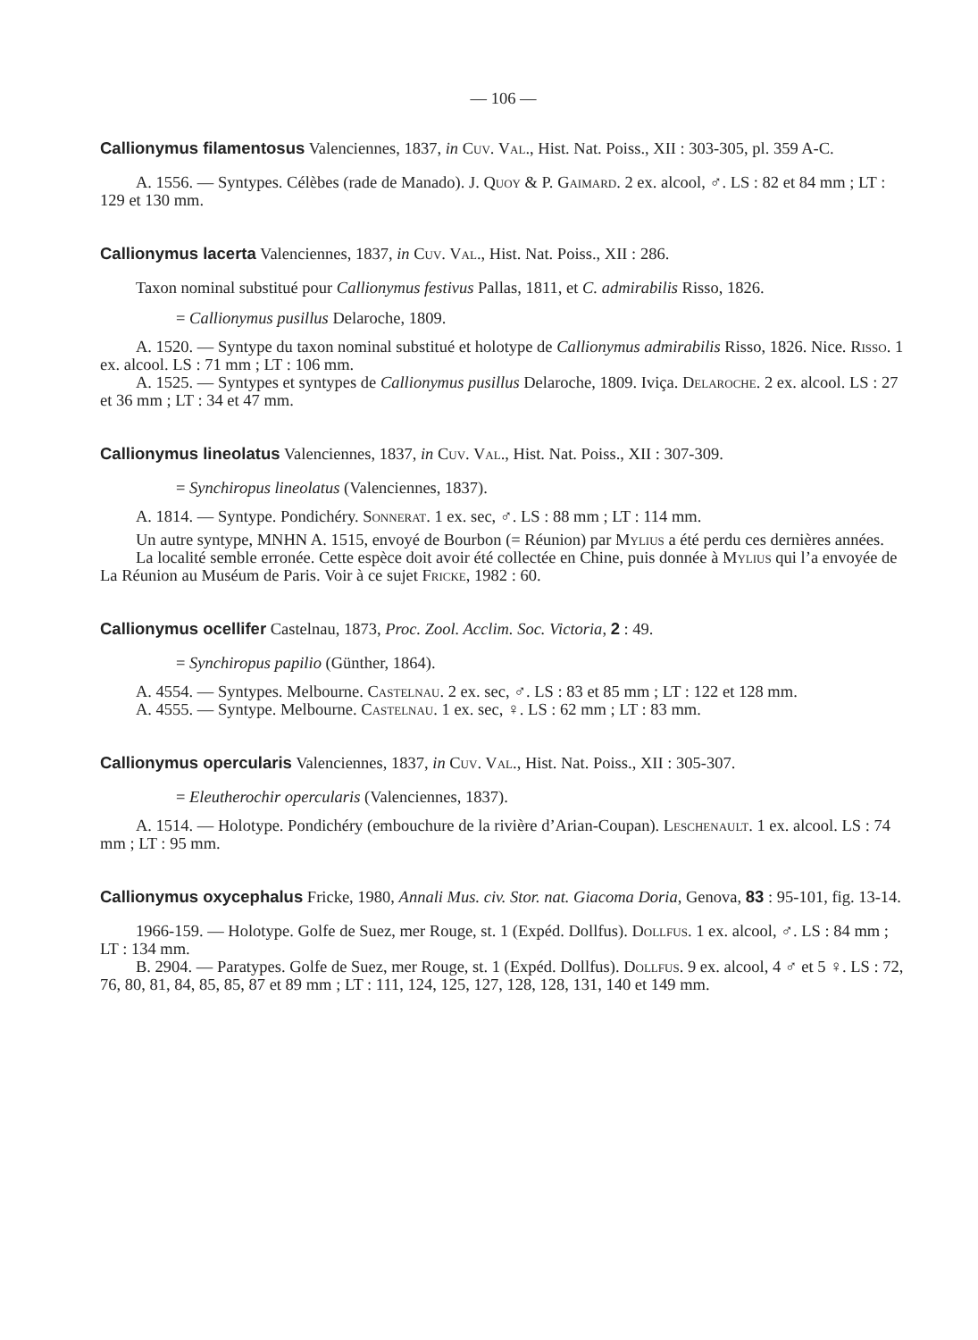— 106 —
Callionymus filamentosus Valenciennes, 1837, in Cuv. Val., Hist. Nat. Poiss., XII : 303-305, pl. 359 A-C.
A. 1556. — Syntypes. Célèbes (rade de Manado). J. Quoy & P. Gaimard. 2 ex. alcool, ♂. LS : 82 et 84 mm ; LT : 129 et 130 mm.
Callionymus lacerta Valenciennes, 1837, in Cuv. Val., Hist. Nat. Poiss., XII : 286.
Taxon nominal substitué pour Callionymus festivus Pallas, 1811, et C. admirabilis Risso, 1826.
= Callionymus pusillus Delaroche, 1809.
A. 1520. — Syntype du taxon nominal substitué et holotype de Callionymus admirabilis Risso, 1826. Nice. Risso. 1 ex. alcool. LS : 71 mm ; LT : 106 mm.
A. 1525. — Syntypes et syntypes de Callionymus pusillus Delaroche, 1809. Iviça. Delaroche. 2 ex. alcool. LS : 27 et 36 mm ; LT : 34 et 47 mm.
Callionymus lineolatus Valenciennes, 1837, in Cuv. Val., Hist. Nat. Poiss., XII : 307-309.
= Synchiropus lineolatus (Valenciennes, 1837).
A. 1814. — Syntype. Pondichéry. Sonnerat. 1 ex. sec, ♂. LS : 88 mm ; LT : 114 mm.
Un autre syntype, MNHN A. 1515, envoyé de Bourbon (= Réunion) par Mylius a été perdu ces dernières années.
La localité semble erronée. Cette espèce doit avoir été collectée en Chine, puis donnée à Mylius qui l’a envoyée de La Réunion au Muséum de Paris. Voir à ce sujet Fricke, 1982 : 60.
Callionymus ocellifer Castelnau, 1873, Proc. Zool. Acclim. Soc. Victoria, 2 : 49.
= Synchiropus papilio (Günther, 1864).
A. 4554. — Syntypes. Melbourne. Castelnau. 2 ex. sec, ♂. LS : 83 et 85 mm ; LT : 122 et 128 mm.
A. 4555. — Syntype. Melbourne. Castelnau. 1 ex. sec, ♀. LS : 62 mm ; LT : 83 mm.
Callionymus opercularis Valenciennes, 1837, in Cuv. Val., Hist. Nat. Poiss., XII : 305-307.
= Eleutherochir opercularis (Valenciennes, 1837).
A. 1514. — Holotype. Pondichéry (embouchure de la rivière d’Arian-Coupan). Leschenault. 1 ex. alcool. LS : 74 mm ; LT : 95 mm.
Callionymus oxycephalus Fricke, 1980, Annali Mus. civ. Stor. nat. Giacoma Doria, Genova, 83 : 95-101, fig. 13-14.
1966-159. — Holotype. Golfe de Suez, mer Rouge, st. 1 (Expéd. Dollfus). Dollfus. 1 ex. alcool, ♂. LS : 84 mm ; LT : 134 mm.
B. 2904. — Paratypes. Golfe de Suez, mer Rouge, st. 1 (Expéd. Dollfus). Dollfus. 9 ex. alcool, 4 ♂ et 5 ♀. LS : 72, 76, 80, 81, 84, 85, 85, 87 et 89 mm ; LT : 111, 124, 125, 127, 128, 128, 131, 140 et 149 mm.